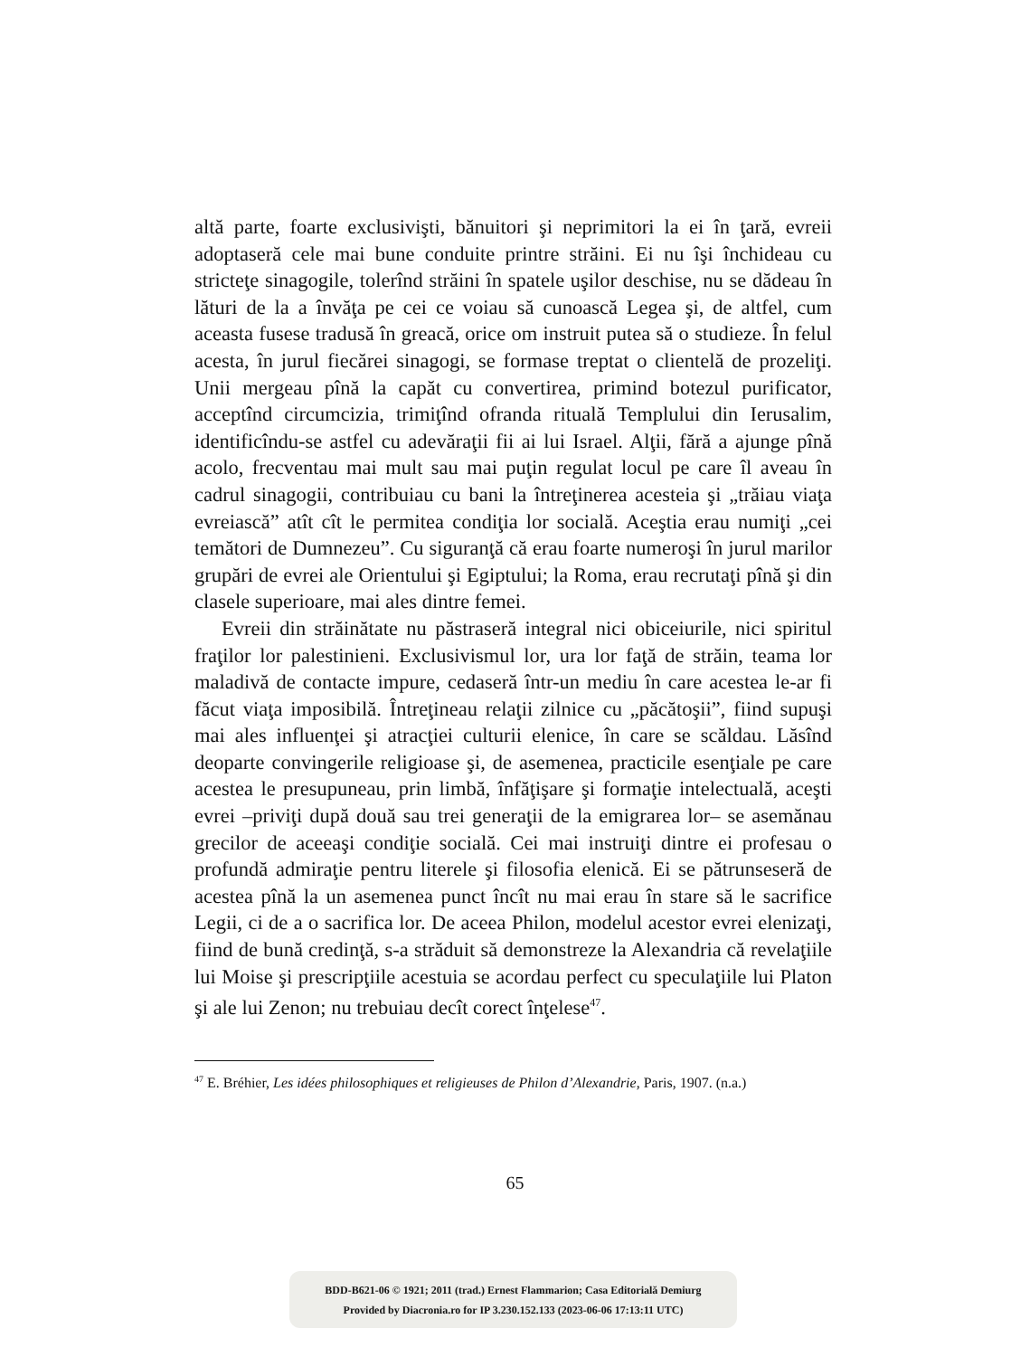altă parte, foarte exclusivişti, bănuitori şi neprimitori la ei în ţară, evreii adoptaseră cele mai bune conduite printre străini. Ei nu îşi închideau cu stricteţe sinagogile, tolerînd străini în spatele uşilor deschise, nu se dădeau în lături de la a învăţa pe cei ce voiau să cunoască Legea şi, de altfel, cum aceasta fusese tradusă în greacă, orice om instruit putea să o studieze. În felul acesta, în jurul fiecărei sinagogi, se formase treptat o clientelă de prozeliţi. Unii mergeau pînă la capăt cu convertirea, primind botezul purificator, acceptînd circumcizia, trimiţînd ofranda rituală Templului din Ierusalim, identificîndu-se astfel cu adevăraţii fii ai lui Israel. Alţii, fără a ajunge pînă acolo, frecventau mai mult sau mai puţin regulat locul pe care îl aveau în cadrul sinagogii, contribuiau cu bani la întreţinerea acesteia şi „trăiau viaţa evreiască” atît cît le permitea condiţia lor socială. Aceştia erau numiţi „cei temători de Dumnezeu”. Cu siguranţă că erau foarte numeroşi în jurul marilor grupări de evrei ale Orientului şi Egiptului; la Roma, erau recrutaţi pînă şi din clasele superioare, mai ales dintre femei.
Evreii din străinătate nu păstraseră integral nici obiceiurile, nici spiritul fraţilor lor palestinieni. Exclusivismul lor, ura lor faţă de străin, teama lor maladivă de contacte impure, cedaseră într-un mediu în care acestea le-ar fi făcut viaţa imposibilă. Întreţineau relaţii zilnice cu „păcătoşii”, fiind supuşi mai ales influenţei şi atracţiei culturii elenice, în care se scăldau. Lăsînd deoparte convingerile religioase şi, de asemenea, practicile esenţiale pe care acestea le presupuneau, prin limbă, înfăţişare şi formaţie intelectuală, aceşti evrei –priviţi după două sau trei generaţii de la emigrarea lor– se asemănau grecilor de aceeaşi condiţie socială. Cei mai instruiţi dintre ei profesau o profundă admiraţie pentru literele şi filosofia elenică. Ei se pătrunseseră de acestea pînă la un asemenea punct încît nu mai erau în stare să le sacrifice Legii, ci de a o sacrifica lor. De aceea Philon, modelul acestor evrei elenizaţi, fiind de bună credinţă, s-a străduit să demonstreze la Alexandria că revelaţiile lui Moise şi prescripţiile acestuia se acordau perfect cu speculaţiile lui Platon şi ale lui Zenon; nu trebuiau decît corect înţelese<sup>47</sup>.
<sup>47</sup> E. Bréhier, Les idées philosophiques et religieuses de Philon d’Alexandrie, Paris, 1907. (n.a.)
65
BDD-B621-06 © 1921; 2011 (trad.) Ernest Flammarion; Casa Editorială Demiurg
Provided by Diacronia.ro for IP 3.230.152.133 (2023-06-06 17:13:11 UTC)